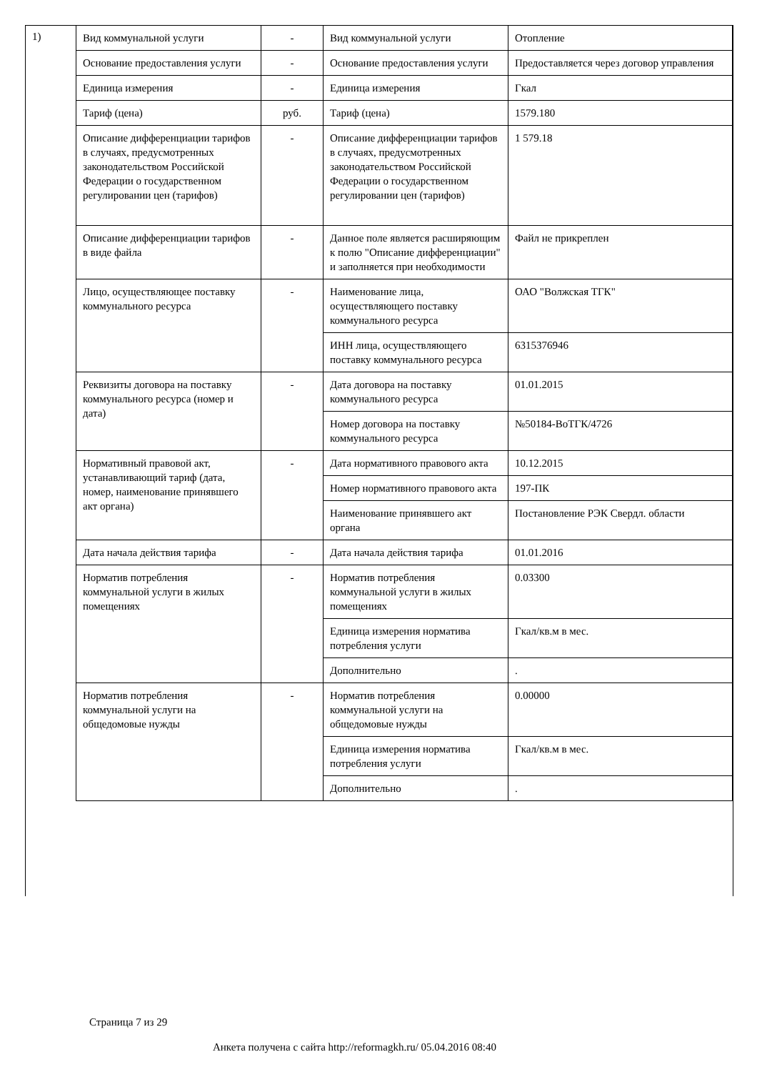1)
| Вид коммунальной услуги | - | Вид коммунальной услуги | Отопление |
| Основание предоставления услуги | - | Основание предоставления услуги | Предоставляется через договор управления |
| Единица измерения | - | Единица измерения | Гкал |
| Тариф (цена) | руб. | Тариф (цена) | 1579.180 |
| Описание дифференциации тарифов в случаях, предусмотренных законодательством Российской Федерации о государственном регулировании цен (тарифов) | - | Описание дифференциации тарифов в случаях, предусмотренных законодательством Российской Федерации о государственном регулировании цен (тарифов) | 1 579.18 |
| Описание дифференциации тарифов в виде файла | - | Данное поле является расширяющим к полю "Описание дифференциации" и заполняется при необходимости | Файл не прикреплен |
| Лицо, осуществляющее поставку коммунального ресурса | - | Наименование лица, осуществляющего поставку коммунального ресурса | ОАО "Волжская ТГК" |
| | | ИНН лица, осуществляющего поставку коммунального ресурса | 6315376946 |
| Реквизиты договора на поставку коммунального ресурса (номер и дата) | - | Дата договора на поставку коммунального ресурса | 01.01.2015 |
| | | Номер договора на поставку коммунального ресурса | №50184-ВоТГК/4726 |
| Нормативный правовой акт, устанавливающий тариф (дата, номер, наименование принявшего акт органа) | - | Дата нормативного правового акта | 10.12.2015 |
| | | Номер нормативного правового акта | 197-ПК |
| | | Наименование принявшего акт органа | Постановление РЭК Свердл. области |
| Дата начала действия тарифа | - | Дата начала действия тарифа | 01.01.2016 |
| Норматив потребления коммунальной услуги в жилых помещениях | - | Норматив потребления коммунальной услуги в жилых помещениях | 0.03300 |
| | | Единица измерения норматива потребления услуги | Гкал/кв.м в мес. |
| | | Дополнительно | . |
| Норматив потребления коммунальной услуги на общедомовые нужды | - | Норматив потребления коммунальной услуги на общедомовые нужды | 0.00000 |
| | | Единица измерения норматива потребления услуги | Гкал/кв.м в мес. |
| | | Дополнительно | . |
Страница 7 из 29
Анкета получена с сайта http://reformagkh.ru/ 05.04.2016 08:40